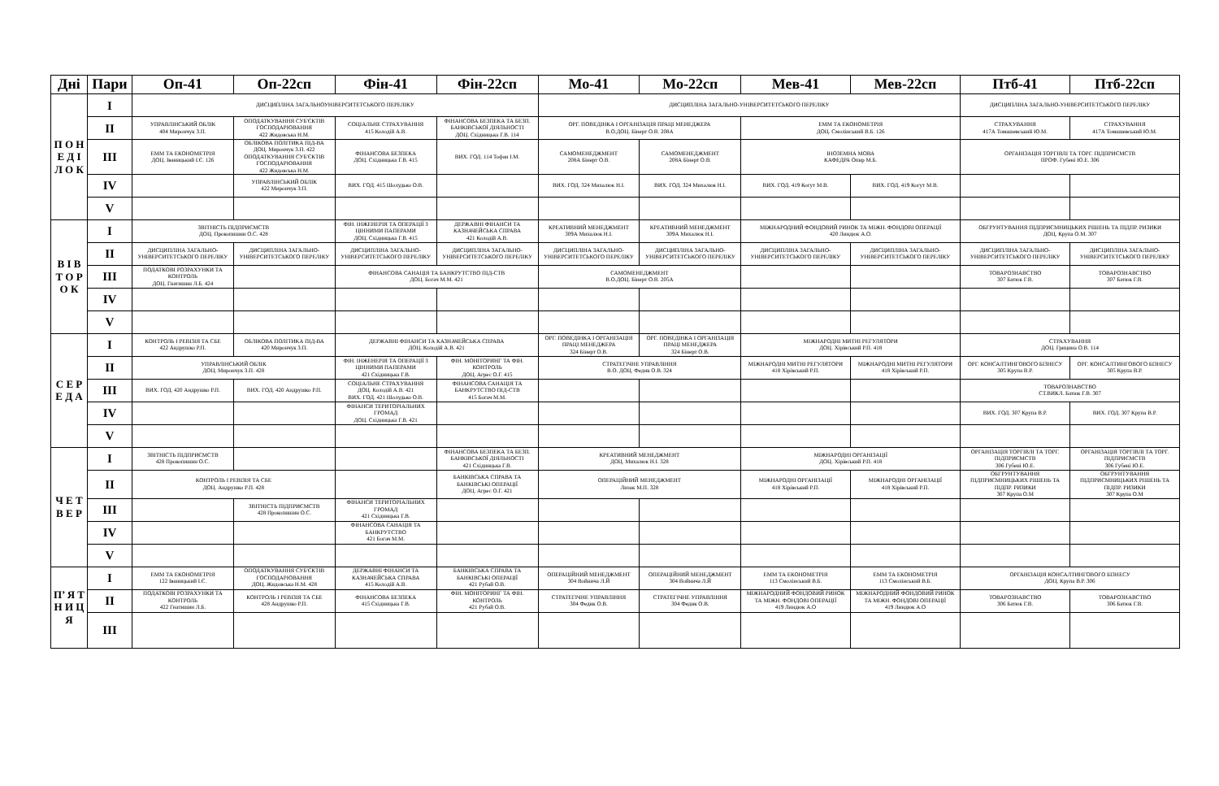| Дні | Пари | Оп-41 | Оп-22сп | Фін-41 | Фін-22сп | Мо-41 | Мо-22сп | Мев-41 | Мев-22сп | Птб-41 | Птб-22сп |
| --- | --- | --- | --- | --- | --- | --- | --- | --- | --- | --- | --- |
| П О Н Е Д І Л О К | I | ДИСЦИПЛІНА ЗАГАЛЬНОУНІВЕРСИТЕТСЬКОГО ПЕРЕЛІКУ | | | | ДИСЦИПЛІНА ЗАГАЛЬНО-УНІВЕРСИТЕТСЬКОГО ПЕРЕЛІКУ | | | | ДИСЦИПЛІНА ЗАГАЛЬНО-УНІВЕРСИТЕТСЬКОГО ПЕРЕЛІКУ | |
| | II | УПРАВЛІНСЬКИЙ ОБЛІК 404 Мирончук З.П. | ОПОДАТКУВАННЯ СУБ'ЄКТІВ ГОСПОДАРЮВАННЯ 422 Жидовська Н.М. | СОЦІАЛЬНЕ СТРАХУВАННЯ 415 Колодій А.В. | ФІНАНСОВА БЕЗПЕКА ТА БЕЗП. БАНКІВСЬКОЇ ДІЯЛЬНОСТІ ДОЦ. Східницька Г.В. 114 | ОРГ. ПОВЕДІНКА І ОРГАНІЗАЦІЯ ПРАЦІ МЕНЕДЖЕРА В.О.ДОЦ. Бінерт О.В. 208А | | ЕММ ТА ЕКОНОМЕТРІЯ ДОЦ. Смолінський В.Б. 126 | | СТРАХУВАННЯ 417А Томашевський Ю.М. | СТРАХУВАННЯ 417А Томашевський Ю.М. |
| | III | ЕММ ТА ЕКОНОМЕТРІЯ ДОЦ. Іваницький І.Є. 126 | ОБЛІКОВА ПОЛІТИКА ПІД-ВА ДОЦ. Мирончук З.П. 422 ОПОДАТКУВАННЯ СУБ'ЄКТІВ ГОСПОДАРЮВАННЯ 422 Жидовська Н.М. | ФІНАНСОВА БЕЗПЕКА ДОЦ. Східницька Г.В. 415 | ВИХ. ГОД. 114 Тофан І.М. | САМОМЕНЕДЖМЕНТ 208А Бінерт О.В. | САМОМЕНЕДЖМЕНТ 208А Бінерт О.В. | ІНОЗЕМНА МОВА КАФЕДРА Опир М.Б. | | ОРГАНІЗАЦІЯ ТОРГІВЛІ ТА ТОРГ. ПІДПРИЄМСТВ ПРОФ. Губені Ю.Е. 306 | |
| | IV | | УПРАВЛІНСЬКИЙ ОБЛІК 422 Мирончук З.П. | ВИХ. ГОД. 415 Шолудько О.В. | | ВИХ. ГОД. 324 Михалюк Н.І. | ВИХ. ГОД. 324 Михалюк Н.І. | ВИХ. ГОД. 419 Когут М.В. | ВИХ. ГОД. 419 Когут М.В. | | |
| | V | | | | | | | | | | |
| В І В Т О Р О К | I | ЗВІТНІСТЬ ПІДПРИЄМСТВ ДОЦ. Прокопишин О.С. 428 | | ФІН. ІНЖЕНЕРІЯ ТА ОПЕРАЦІЇ З ЦІННИМИ ПАПЕРАМИ ДОЦ. Східницька Г.В. 415 | ДЕРЖАВНІ ФІНАНСИ ТА КАЗНАЧЕЙСЬКА СПРАВА 421 Колодій А.В. | КРЕАТИВНИЙ МЕНЕДЖМЕНТ 309А Михалюк Н.І. | КРЕАТИВНИЙ МЕНЕДЖМЕНТ 309А Михалюк Н.І. | МІЖНАРОДНИЙ ФОНДОВИЙ РИНОК ТА МІЖН. ФОНДОВІ ОПЕРАЦІЇ 420 Линдюк А.О. | | ОБГРУНТУВАННЯ ПІДПРИЄМНИЦЬКИХ РІШЕНЬ ТА ПІДПР. РИЗИКИ ДОЦ. Крупа О.М. 307 | |
| | II | ДИСЦИПЛІНА ЗАГАЛЬНО-УНІВЕРСИТЕТСЬКОГО ПЕРЕЛІКУ | ДИСЦИПЛІНА ЗАГАЛЬНО-УНІВЕРСИТЕТСЬКОГО ПЕРЕЛІКУ | ДИСЦИПЛІНА ЗАГАЛЬНО-УНІВЕРСИТЕТСЬКОГО ПЕРЕЛІКУ | ДИСЦИПЛІНА ЗАГАЛЬНО-УНІВЕРСИТЕТСЬКОГО ПЕРЕЛІКУ | ДИСЦИПЛІНА ЗАГАЛЬНО-УНІВЕРСИТЕТСЬКОГО ПЕРЕЛІКУ | ДИСЦИПЛІНА ЗАГАЛЬНО-УНІВЕРСИТЕТСЬКОГО ПЕРЕЛІКУ | ДИСЦИПЛІНА ЗАГАЛЬНО-УНІВЕРСИТЕТСЬКОГО ПЕРЕЛІКУ | ДИСЦИПЛІНА ЗАГАЛЬНО-УНІВЕРСИТЕТСЬКОГО ПЕРЕЛІКУ | ДИСЦИПЛІНА ЗАГАЛЬНО-УНІВЕРСИТЕТСЬКОГО ПЕРЕЛІКУ | ДИСЦИПЛІНА ЗАГАЛЬНО-УНІВЕРСИТЕТСЬКОГО ПЕРЕЛІКУ |
| | III | ПОДАТКОВІ РОЗРАХУНКИ ТА КОНТРОЛЬ ДОЦ. Гнатишин Л.Б. 424 | | ФІНАНСОВА САНАЦІЯ ТА БАНКРУТСТВО ПІД-СТВ ДОЦ. Богач М.М. 421 | | САМОМЕНЕДЖМЕНТ В.О.ДОЦ. Бінерт О.В. 205А | | | | ТОВАРОЗНАВСТВО 307 Батюк Г.В. | ТОВАРОЗНАВСТВО 307 Батюк Г.В. |
| | IV | | | | | | | | | | |
| | V | | | | | | | | | | |
| С Е Р Е Д А | I | КОНТРОЛЬ І РЕВІЗІЯ ТА СБЕ 422 Андрушко Р.П. | ОБЛІКОВА ПОЛІТИКА ПІД-ВА 420 Мирончук З.П. | ДЕРЖАВНІ ФІНАНСИ ТА КАЗНАЧЕЙСЬКА СПРАВА ДОЦ. Колодій А.В. 421 | | ОРГ. ПОВЕДІНКА І ОРГАНІЗАЦІЯ ПРАЦІ МЕНЕДЖЕРА 324 Бінерт О.В. | ОРГ. ПОВЕДІНКА І ОРГАНІЗАЦІЯ ПРАЦІ МЕНЕДЖЕРА 324 Бінерт О.В. | МІЖНАРОДНІ МИТНІ РЕГУЛЯТОРИ ДОЦ. Хірівський Р.П. 418 | | СТРАХУВАННЯ ДОЦ. Грицина О.В. 114 | |
| | II | УПРАВЛІНСЬКИЙ ОБЛІК ДОЦ. Мирончук З.П. 428 | | ФІН. ІНЖЕНЕРІЯ ТА ОПЕРАЦІЇ З ЦІННИМИ ПАПЕРАМИ 421 Східницька Г.В. | ФІН. МОНІТОРИНГ ТА ФІН. КОНТРОЛЬ ДОЦ. Агрес О.Г. 415 | СТРАТЕГІЧНЕ УПРАВЛІННЯ В.О. ДОЦ. Федик О.В. 324 | | МІЖНАРОДНІ МИТНІ РЕГУЛЯТОРИ 418 Хірівський Р.П. | МІЖНАРОДНІ МИТНІ РЕГУЛЯТОРИ 418 Хірівський Р.П. | ОРГ. КОНСАЛТИНГОВОГО БІЗНЕСУ 305 Крупа В.Р. | ОРГ. КОНСАЛТИНГОВОГО БІЗНЕСУ 305 Крупа В.Р. |
| | III | ВИХ. ГОД. 420 Андрушко Р.П. | ВИХ. ГОД. 420 Андрушко Р.П. | СОЦІАЛЬНЕ СТРАХУВАННЯ ДОЦ. Колодій А.В. 421 ВИХ. ГОД. 421 Шолудько О.В. | ФІНАНСОВА САНАЦІЯ ТА БАНКРУТСТВО ПІД-СТВ 415 Богач М.М. | | | | | ТОВАРОЗНАВСТВО СТ.ВИКЛ. Батюк Г.В. 307 | |
| | IV | | | ФІНАНСИ ТЕРИТОРІАЛЬНИХ ГРОМАД ДОЦ. Східницька Г.В. 421 | | | | | | ВИХ. ГОД. 307 Крупа В.Р. | ВИХ. ГОД. 307 Крупа В.Р. |
| | V | | | | | | | | | | |
| Ч Е Т В Е Р | I | ЗВІТНІСТЬ ПІДПРИЄМСТВ 428 Прокопишин О.С. | | | ФІНАНСОВА БЕЗПЕКА ТА БЕЗП. БАНКІВСЬКОЇ ДІЯЛЬНОСТІ 421 Східницька Г.В. | КРЕАТИВНИЙ МЕНЕДЖМЕНТ ДОЦ. Михалюк Н.І. 328 | | МІЖНАРОДНІ ОРГАНІЗАЦІЇ ДОЦ. Хірівський Р.П. 418 | | ОРГАНІЗАЦІЯ ТОРГІВЛІ ТА ТОРГ. ПІДПРИЄМСТВ 306 Губені Ю.Е. | ОРГАНІЗАЦІЯ ТОРГІВЛІ ТА ТОРГ. ПІДПРИЄМСТВ 306 Губені Ю.Е. |
| | II | КОНТРОЛЬ І РЕВІЗІЯ ТА СБЕ ДОЦ. Андрушко Р.П. 428 | | | БАНКІВСЬКА СПРАВА ТА БАНКІВСЬКІ ОПЕРАЦІЇ ДОЦ. Агрес О.Г. 421 | ОПЕРАЦІЙНИЙ МЕНЕДЖМЕНТ Лизак М.П. 328 | | МІЖНАРОДНІ ОРГАНІЗАЦІЇ 418 Хірівський Р.П. | МІЖНАРОДНІ ОРГАНІЗАЦІЇ 418 Хірівський Р.П. | ОБГРУНТУВАННЯ ПІДПРИЄМНИЦЬКИХ РІШЕНЬ ТА ПІДПР. РИЗИКИ 307 Крупа О.М | ОБГРУНТУВАННЯ ПІДПРИЄМНИЦЬКИХ РІШЕНЬ ТА ПІДПР. РИЗИКИ 307 Крупа О.М |
| | III | | ЗВІТНІСТЬ ПІДПРИЄМСТВ 428 Прокопишин О.С. | ФІНАНСИ ТЕРИТОРІАЛЬНИХ ГРОМАД 421 Східницька Г.В. | | | | | | | |
| | IV | | | ФІНАНСОВА САНАЦІЯ ТА БАНКРУТСТВО 421 Богач М.М. | | | | | | | |
| | V | | | | | | | | | | |
| П’ Я Т Н И Ц Я | I | ЕММ ТА ЕКОНОМЕТРІЯ 122 Іваницький І.Є. | ОПОДАТКУВАННЯ СУБ'ЄКТІВ ГОСПОДАРЮВАННЯ ДОЦ. Жидовська Н.М. 428 | ДЕРЖАВНІ ФІНАНСИ ТА КАЗНАЧЕЙСЬКА СПРАВА 415 Колодій А.В. | БАНКІВСЬКА СПРАВА ТА БАНКІВСЬКІ ОПЕРАЦІЇ 421 Рубай О.В. | ОПЕРАЦІЙНИЙ МЕНЕДЖМЕНТ 304 Войнича Л.Й | ОПЕРАЦІЙНИЙ МЕНЕДЖМЕНТ 304 Войнича Л.Й | ЕММ ТА ЕКОНОМЕТРІЯ 113 Смолінський В.Б. | ЕММ ТА ЕКОНОМЕТРІЯ 113 Смолінський В.Б. | ОРГАНІЗАЦІЯ КОНСАЛТИНГОВОГО БІЗНЕСУ ДОЦ. Крупа В.Р. 306 | |
| | II | ПОДАТКОВІ РОЗРАХУНКИ ТА КОНТРОЛЬ 422 Гнатишин Л.Б. | КОНТРОЛЬ І РЕВІЗІЯ ТА СБЕ 428 Андрушко Р.П. | ФІНАНСОВА БЕЗПЕКА 415 Східницька Г.В. | ФІН. МОНІТОРИНГ ТА ФІН. КОНТРОЛЬ 421 Рубай О.В. | СТРАТЕГІЧНЕ УПРАВЛІННЯ 304 Федик О.В. | СТРАТЕГІЧНЕ УПРАВЛІННЯ 304 Федик О.В. | МІЖНАРОДНИЙ ФОНДОВИЙ РИНОК ТА МІЖН. ФОНДОВІ ОПЕРАЦІЇ 419 Линдюк А.О | МІЖНАРОДНИЙ ФОНДОВИЙ РИНОК ТА МІЖН. ФОНДОВІ ОПЕРАЦІЇ 419 Линдюк А.О | ТОВАРОЗНАВСТВО 306 Батюк Г.В. | ТОВАРОЗНАВСТВО 306 Батюк Г.В. |
| | III | | | | | | | | | | |